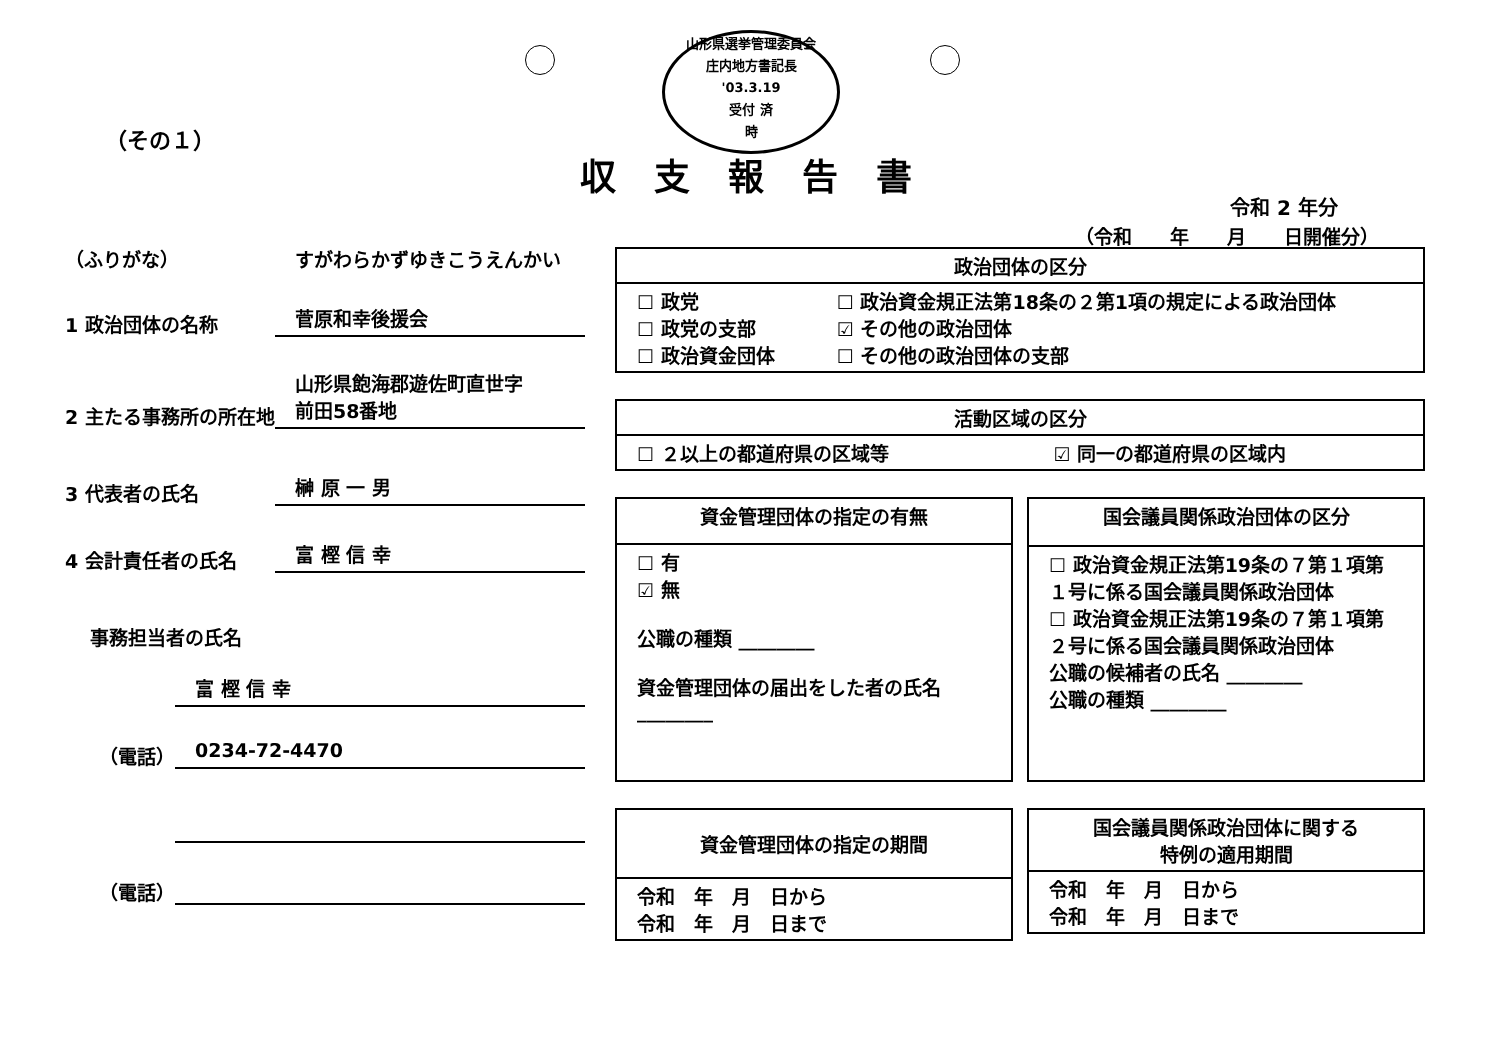山形県選挙管理委員会
庄内地方書記長
'03.3.19
受付 済
時
（その１）
収支報告書
令和 2 年分
（令和　　年　　月　　日開催分）
（ふりがな）
すがわらかずゆきこうえんかい
1 政治団体の名称
菅原和幸後援会
2 主たる事務所の所在地
山形県飽海郡遊佐町直世字
前田58番地
3 代表者の氏名
榊 原 一 男
4 会計責任者の氏名
富 樫 信 幸
事務担当者の氏名
富 樫 信 幸
（電話）
0234-72-4470
（電話）
| 政治団体の区分 | |
| --- | --- |
| ☐ 政党 ☐ 政党の支部 ☐ 政治資金団体 | ☐ 政治資金規正法第18条の２第1項の規定による政治団体 ☑ その他の政治団体 ☐ その他の政治団体の支部 |
| 活動区域の区分 | |
| --- | --- |
| ☐ ２以上の都道府県の区域等 | ☑ 同一の都道府県の区域内 |
| 資金管理団体の指定の有無 |
| --- |
| ☐ 有 ☑ 無 公職の種類 ________ 資金管理団体の届出をした者の氏名 ________ |
| 国会議員関係政治団体の区分 |
| --- |
| ☐ 政治資金規正法第19条の７第１項第１号に係る国会議員関係政治団体 ☐ 政治資金規正法第19条の７第１項第２号に係る国会議員関係政治団体 公職の候補者の氏名 ________ 公職の種類 ________ |
| 資金管理団体の指定の期間 |
| --- |
| 令和 年 月 日から 令和 年 月 日まで |
| 国会議員関係政治団体に関する 特例の適用期間 |
| --- |
| 令和 年 月 日から 令和 年 月 日まで |